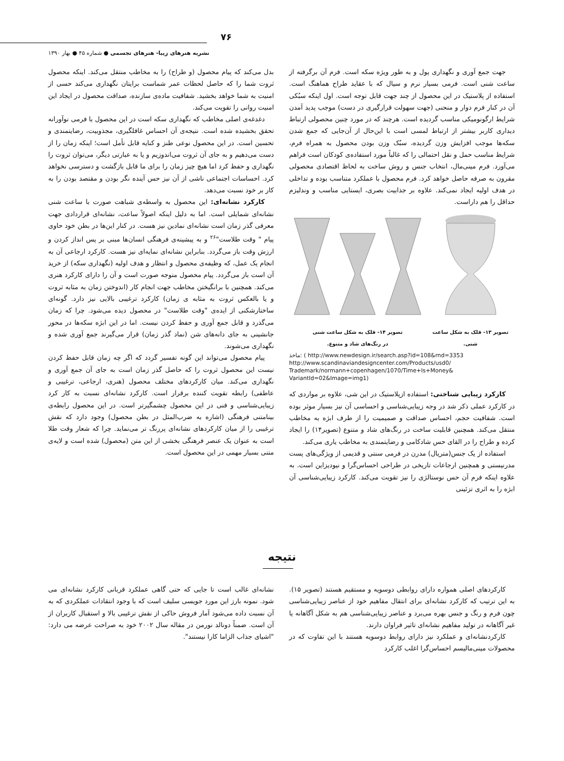۷۶
نشریه هنرهای زیبا- هنرهای تجسمی ● شماره ۴۵ ● بهار ۱۳۹۰
جهت جمع آوری و نگهداری پول و به طور ویژه سکه است. فرم آن برگرفته از ساعت شنی است. فرمی بسیار نرم و سیال که با عقاید طراح هماهنگ است. استفاده از پلاستیک در این محصول از چند جهت قابل توجه است. اول اینکه سبُکی آن در کنار فرم دوار و منحنی (جهت سهولت قرارگیری در دست) موجب پدید آمدن شرایط ارگونومیکی مناسب گردیده است. هرچند که در مورد چنین محصولی ارتباط دیداری کاربر بیشتر از ارتباط لمسی است با این‌حال از آن‌جایی که جمع شدن سکه‌ها موجب افزایش وزن گردیده، سبُک وزن بودن محصول به همراه فرم، شرایط مناسب حمل و نقل احتمالی را که غالباً مورد استفاده‌ی کودکان است فراهم می‌آورد. فرم مینی‌مال، انتخاب جنس و روش ساخت به لحاظ اقتصادی محصولی مقرون به صرفه حاصل خواهد کرد. فرم محصول با عملکرد متناسب بوده و تداخلی در هدف اولیه ایجاد نمی‌کند. علاوه بر جذابیت بصری، ایستایی مناسب و وندلیزم حداقل را هم داراست.
تصویر ۱۳- قلک به شکل ساعت شنی. تصویر ۱۴- قلک به شکل ساعت شنی
در رنگ‌های شاد و متنوع.
ماخذ: ( http://www.newdesign.ir/search.asp?id=108&rnd=3353
http://www.scandinaviandesigncenter.com/Products/usd0/
Trademark/normann+copenhagen/1070/Time+Is+Money&
VariantId=02&Image=img1)
کارکرد زیبایی شناختی: استفاده ازپلاستیک در این شی، علاوه بر مواردی که در کارکرد عملی ذکر شد در وجه زیبایی‌شناسی و احساسی آن نیز بسیار موثر بوده است. شفافیت حجم، احساس صداقت و صمیمیت را از طرف ابژه به مخاطب منتقل می‌کند. همچنین قابلیت ساخت در رنگ‌های شاد و متنوع (تصویر۱۴) را ایجاد کرده و طراح را در القای حس شادکامی و رضایتمندی به مخاطب یاری می‌کند.
استفاده از یک جنس(متریال) مدرن در فرمی سنتی و قدیمی از ویژگی‌های پست مدرنیستی و همچنین ارجاعات تاریخی در طراحی احساس‌گرا و نیودیزاین است. به علاوه اینکه فرم آن حس نوستالژی را نیز تقویت می‌کند. کارکرد زیبایی‌شناسی آن ابژه را به اثری تزئینی
بدل می‌کند که پیام محصول (و طراح) را به مخاطب منتقل می‌کند. اینکه محصول ثروت شما را که حاصل لحظات عمر شماست برایتان نگهداری می‌کند حسی از امنیت به شما خواهد بخشید. شفافیت ماده‌ی سازنده، صداقت محصول در ایجاد این امنیت روانی را تقویت می‌کند.
دغدغه‌ی اصلی مخاطب که نگهداری سکه است در این محصول با فرمی نوآورانه تحقق بخشیده شده است. نتیجه‌ی آن احساس غافلگیری، مجذوبیت، رضایتمندی و تحسین است. در این محصول نوعی طنز و کنایه قابل تأمل است؛ اینکه زمان را از دست می‌دهیم و به جای آن ثروت می‌اندوزیم و یا به عبارتی دیگر، می‌توان ثروت را نگهداری و حفظ کرد اما هیچ چیز زمان را برای ما قابل بازگشت و دسترسی نخواهد کرد. احساسات اجتماعی ناشی از آن نیز حس آینده نگر بودن و مقتصد بودن را به کار بر خود نسبت می‌دهد.
کارکرد نشانه‌ای: این محصول به واسطه‌ی شباهت صورت با ساعت شنی نشانه‌ای شمایلی است. اما به دلیل اینکه اصولاً ساعت، نشانه‌ای قراردادی جهت معرفی گذر زمان است نشانه‌ای نمادین نیز هست. در کنار این‌ها در بطن خود حاوی پیام " وقت طلاست"<sup>۲۶</sup> و به پیشینه‌ی فرهنگی انسان‌ها مبنی بر پس انداز کردن و ارزش وقت باز می‌گردد. بنابراین نشانه‌ای نمایه‌ای نیز هست. کارکرد ارجاعی آن به انجام یک عمل، که وظیفه‌ی محصول و انتظار و هدف اولیه (نگهداری سکه) از خرید آن است باز می‌گردد. پیام محصول متوجه صورت است و آن را دارای کارکرد هنری می‌کند. همچنین با برانگیختن مخاطب جهت انجام کار (اندوختن زمان به مثابه ثروت و یا بالعکس ثروت به مثابه ی زمان) کارکرد ترغیبی بالایی نیز دارد. گونه‌ای ساختارشکنی از ایده‌ی "وقت طلاست" در محصول دیده می‌شود. چرا که زمان می‌گذرد و قابل جمع آوری و حفظ کردن نیست. اما در این ابژه سکه‌ها در محور جانشینی به جای دانه‌های شن (نماد گذر زمان) قرار می‌گیرند جمع آوری شده و نگهداری می‌شوند.
پیام محصول می‌تواند این گونه تفسیر گردد که اگر چه زمان قابل حفظ کردن نیست این محصول ثروت را که حاصل گذر زمان است به جای آن جمع آوری و نگهداری می‌کند. میان کارکردهای مختلف محصول (هنری، ارجاعی، ترغیبی و عاطفی) رابطه تقویت کننده برقرار است. کارکرد نشانه‌ای نسبت به کار کرد زیبایی‌شناسی و فنی در این محصول چشمگیرتر است. در این محصول رابطه‌ی بینامتنی فرهنگی (اشاره به ضرب‌المثل در بطن محصول) وجود دارد که نقش ترغیبی را از میان کارکردهای نشانه‌ای پررنگ تر می‌نماید. چرا که شعار وقت طلا است به عنوان یک عنصر فرهنگی بخشی از این متن (محصول) شده است و لایه‌ی متنی بسیار مهمی در این محصول است.
نتیجه
کارکردهای اصلی همواره دارای روابطی دوسویه و مستقیم هستند (تصویر ۱۵). به این ترتیب که کارکرد نشانه‌ای برای انتقال مفاهیم خود از عناصر زیبایی‌شناسی چون فرم و رنگ و جنس بهره می‌برد و عناصر زیبایی‌شناسی هم به شکل آگاهانه یا غیر آگاهانه در تولید مفاهیم نشانه‌ای تاثیر فراوان دارند.
کارکردنشانه‌ای و عملکرد نیز دارای روابط دوسویه هستند با این تفاوت که در محصولات مینی‌مالیسم احساس‌گرا اغلب کارکرد
نشانه‌ای غالب است تا جایی که حتی گاهی عملکرد قربانی کارکرد نشانه‌ای می شود. نمونه بارز این مورد جویسی سلیف است که با وجود انتقادات عملکردی که به آن نسبت داده می‌شود آمار فروش حاکی از نقش ترغیبی بالا و استقبال کاربران از آن است. ضمناً دونالد نورمن در مقاله سال ۲۰۰۲ خود به صراحت عرضه می دارد: "اشیای جذاب الزاما کارا نیستند".